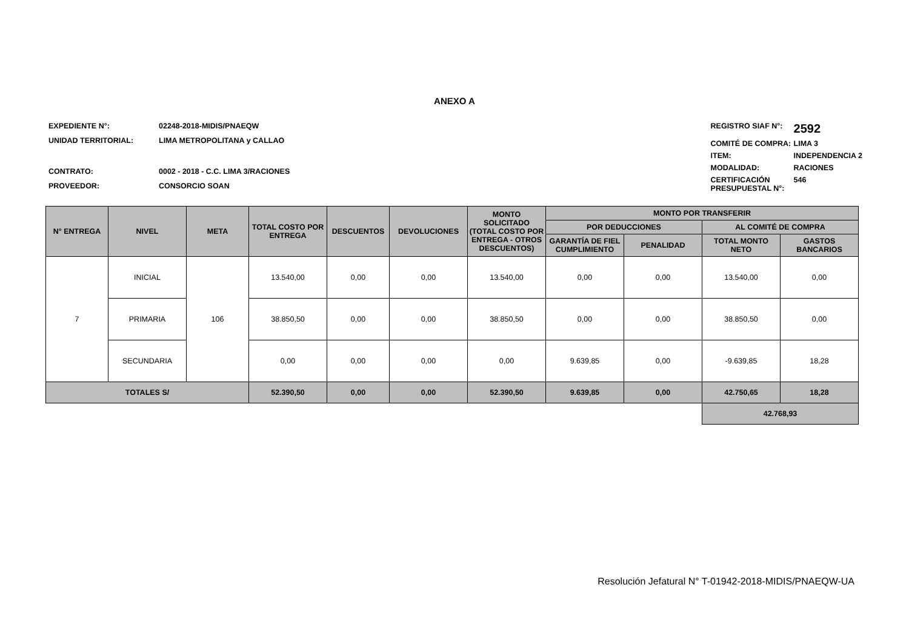ANEXO A
| EXPEDIENTE N°: | 02248-2018-MIDIS/PNAEQW |
| UNIDAD TERRITORIAL: | LIMA METROPOLITANA y CALLAO |
| CONTRATO: | 0002 - 2018 - C.C. LIMA 3/RACIONES |
| PROVEEDOR: | CONSORCIO SOAN |
| REGISTRO SIAF N°: | 2592 |
| COMITÉ DE COMPRA: | LIMA 3 |
| ITEM: | INDEPENDENCIA 2 |
| MODALIDAD: | RACIONES |
| CERTIFICACIÓN PRESUPUESTAL N°: | 546 |
| N° ENTREGA | NIVEL | META | TOTAL COSTO POR ENTREGA | DESCUENTOS | DEVOLUCIONES | MONTO SOLICITADO (TOTAL COSTO POR ENTREGA - OTROS DESCUENTOS) | MONTO POR TRANSFERIR | | | |
| --- | --- | --- | --- | --- | --- | --- | --- | --- | --- | --- |
| | | | | | | | POR DEDUCCIONES | | AL COMITÉ DE COMPRA | |
| | | | | | | | GARANTÍA DE FIEL CUMPLIMIENTO | PENALIDAD | TOTAL MONTO NETO | GASTOS BANCARIOS |
| 7 | INICIAL | 106 | 13.540,00 | 0,00 | 0,00 | 13.540,00 | 0,00 | 0,00 | 13.540,00 | 0,00 |
| | PRIMARIA | | 38.850,50 | 0,00 | 0,00 | 38.850,50 | 0,00 | 0,00 | 38.850,50 | 0,00 |
| | SECUNDARIA | | 0,00 | 0,00 | 0,00 | 0,00 | 9.639,85 | 0,00 | -9.639,85 | 18,28 |
| TOTALES S/ | | | 52.390,50 | 0,00 | 0,00 | 52.390,50 | 9.639,85 | 0,00 | 42.750,65 | 18,28 |
| | | | | | | | | | 42.768,93 | |
Resolución Jefatural N° T-01942-2018-MIDIS/PNAEQW-UA